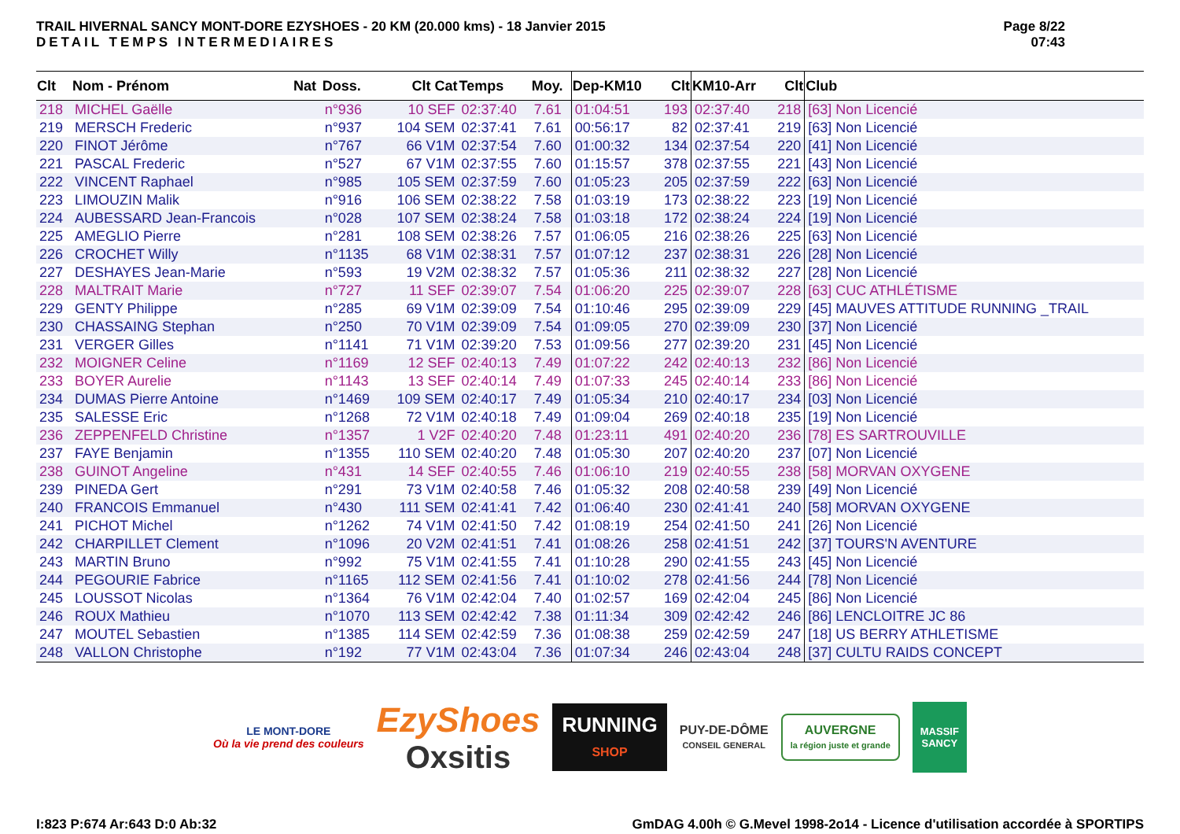TRAIL HIVERNAL SANCY MONT-DORE EZYSHOES - 20 KM (20.000 kms) - 18 Janvier 2015
DETAIL TEMPS INTERMEDIAIRES
Page 8/22
07:43
| Clt | Nom - Prénom | Nat | Doss. | Clt Cat | Temps | Moy. | Dep-KM10 | Clt | KM10-Arr | Clt | Club |
| --- | --- | --- | --- | --- | --- | --- | --- | --- | --- | --- | --- |
| 218 | MICHEL Gaëlle | | n°936 | 10 SEF | 02:37:40 | 7.61 | 01:04:51 | 193 | 02:37:40 | 218 | [63] Non Licencié |
| 219 | MERSCH Frederic | | n°937 | 104 SEM | 02:37:41 | 7.61 | 00:56:17 | 82 | 02:37:41 | 219 | [63] Non Licencié |
| 220 | FINOT Jérôme | | n°767 | 66 V1M | 02:37:54 | 7.60 | 01:00:32 | 134 | 02:37:54 | 220 | [41] Non Licencié |
| 221 | PASCAL Frederic | | n°527 | 67 V1M | 02:37:55 | 7.60 | 01:15:57 | 378 | 02:37:55 | 221 | [43] Non Licencié |
| 222 | VINCENT Raphael | | n°985 | 105 SEM | 02:37:59 | 7.60 | 01:05:23 | 205 | 02:37:59 | 222 | [63] Non Licencié |
| 223 | LIMOUZIN Malik | | n°916 | 106 SEM | 02:38:22 | 7.58 | 01:03:19 | 173 | 02:38:22 | 223 | [19] Non Licencié |
| 224 | AUBESSARD Jean-Francois | | n°028 | 107 SEM | 02:38:24 | 7.58 | 01:03:18 | 172 | 02:38:24 | 224 | [19] Non Licencié |
| 225 | AMEGLIO Pierre | | n°281 | 108 SEM | 02:38:26 | 7.57 | 01:06:05 | 216 | 02:38:26 | 225 | [63] Non Licencié |
| 226 | CROCHET Willy | | n°1135 | 68 V1M | 02:38:31 | 7.57 | 01:07:12 | 237 | 02:38:31 | 226 | [28] Non Licencié |
| 227 | DESHAYES Jean-Marie | | n°593 | 19 V2M | 02:38:32 | 7.57 | 01:05:36 | 211 | 02:38:32 | 227 | [28] Non Licencié |
| 228 | MALTRAIT Marie | | n°727 | 11 SEF | 02:39:07 | 7.54 | 01:06:20 | 225 | 02:39:07 | 228 | [63] CUC ATHLÉTISME |
| 229 | GENTY Philippe | | n°285 | 69 V1M | 02:39:09 | 7.54 | 01:10:46 | 295 | 02:39:09 | 229 | [45] MAUVES ATTITUDE RUNNING _TRAIL |
| 230 | CHASSAING Stephan | | n°250 | 70 V1M | 02:39:09 | 7.54 | 01:09:05 | 270 | 02:39:09 | 230 | [37] Non Licencié |
| 231 | VERGER Gilles | | n°1141 | 71 V1M | 02:39:20 | 7.53 | 01:09:56 | 277 | 02:39:20 | 231 | [45] Non Licencié |
| 232 | MOIGNER Celine | | n°1169 | 12 SEF | 02:40:13 | 7.49 | 01:07:22 | 242 | 02:40:13 | 232 | [86] Non Licencié |
| 233 | BOYER Aurelie | | n°1143 | 13 SEF | 02:40:14 | 7.49 | 01:07:33 | 245 | 02:40:14 | 233 | [86] Non Licencié |
| 234 | DUMAS Pierre Antoine | | n°1469 | 109 SEM | 02:40:17 | 7.49 | 01:05:34 | 210 | 02:40:17 | 234 | [03] Non Licencié |
| 235 | SALESSE Eric | | n°1268 | 72 V1M | 02:40:18 | 7.49 | 01:09:04 | 269 | 02:40:18 | 235 | [19] Non Licencié |
| 236 | ZEPPENFELD Christine | | n°1357 | 1 V2F | 02:40:20 | 7.48 | 01:23:11 | 491 | 02:40:20 | 236 | [78] ES SARTROUVILLE |
| 237 | FAYE Benjamin | | n°1355 | 110 SEM | 02:40:20 | 7.48 | 01:05:30 | 207 | 02:40:20 | 237 | [07] Non Licencié |
| 238 | GUINOT Angeline | | n°431 | 14 SEF | 02:40:55 | 7.46 | 01:06:10 | 219 | 02:40:55 | 238 | [58] MORVAN OXYGENE |
| 239 | PINEDA Gert | | n°291 | 73 V1M | 02:40:58 | 7.46 | 01:05:32 | 208 | 02:40:58 | 239 | [49] Non Licencié |
| 240 | FRANCOIS Emmanuel | | n°430 | 111 SEM | 02:41:41 | 7.42 | 01:06:40 | 230 | 02:41:41 | 240 | [58] MORVAN OXYGENE |
| 241 | PICHOT Michel | | n°1262 | 74 V1M | 02:41:50 | 7.42 | 01:08:19 | 254 | 02:41:50 | 241 | [26] Non Licencié |
| 242 | CHARPILLET Clement | | n°1096 | 20 V2M | 02:41:51 | 7.41 | 01:08:26 | 258 | 02:41:51 | 242 | [37] TOURS'N AVENTURE |
| 243 | MARTIN Bruno | | n°992 | 75 V1M | 02:41:55 | 7.41 | 01:10:28 | 290 | 02:41:55 | 243 | [45] Non Licencié |
| 244 | PEGOURIE Fabrice | | n°1165 | 112 SEM | 02:41:56 | 7.41 | 01:10:02 | 278 | 02:41:56 | 244 | [78] Non Licencié |
| 245 | LOUSSOT Nicolas | | n°1364 | 76 V1M | 02:42:04 | 7.40 | 01:02:57 | 169 | 02:42:04 | 245 | [86] Non Licencié |
| 246 | ROUX Mathieu | | n°1070 | 113 SEM | 02:42:42 | 7.38 | 01:11:34 | 309 | 02:42:42 | 246 | [86] LENCLOITRE JC 86 |
| 247 | MOUTEL Sebastien | | n°1385 | 114 SEM | 02:42:59 | 7.36 | 01:08:38 | 259 | 02:42:59 | 247 | [18] US BERRY ATHLETISME |
| 248 | VALLON Christophe | | n°192 | 77 V1M | 02:43:04 | 7.36 | 01:07:34 | 246 | 02:43:04 | 248 | [37] CULTU RAIDS CONCEPT |
LE MONT-DORE
Où la vie prend des couleurs
EzyShoes
Oxsitis
RUNNING
SHOP
PUY-DE-DÔME
CONSEIL GENERAL
AUVERGNE
la région juste et grande
MASSIF
SANCY
I:823 P:674 Ar:643 D:0 Ab:32 GmDAG 4.00h © G.Mevel 1998-2o14 - Licence d'utilisation accordée à SPORTIPS